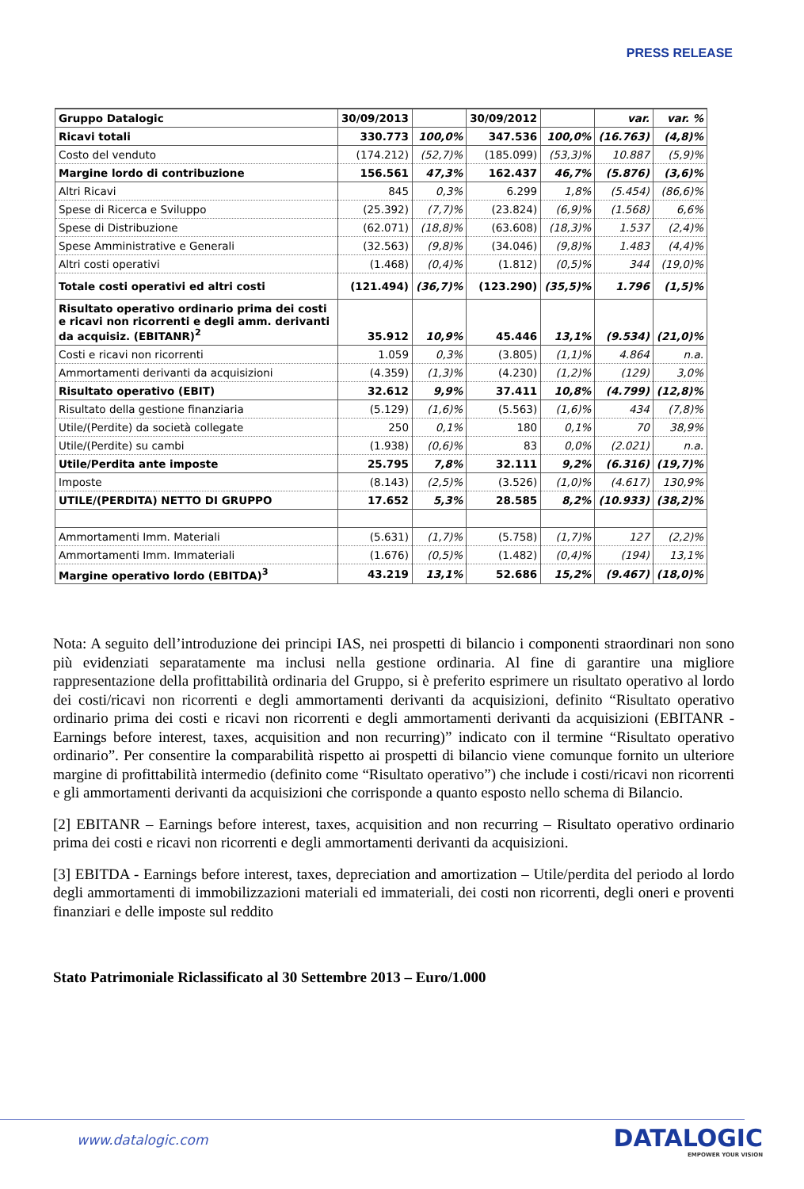PRESS RELEASE
| Gruppo Datalogic | 30/09/2013 | | 30/09/2012 | | var. | var. % |
| Ricavi totali | 330.773 | 100,0% | 347.536 | 100,0% | (16.763) | (4,8)% |
| Costo del venduto | (174.212) | (52,7)% | (185.099) | (53,3)% | 10.887 | (5,9)% |
| Margine lordo di contribuzione | 156.561 | 47,3% | 162.437 | 46,7% | (5.876) | (3,6)% |
| Altri Ricavi | 845 | 0,3% | 6.299 | 1,8% | (5.454) | (86,6)% |
| Spese di Ricerca e Sviluppo | (25.392) | (7,7)% | (23.824) | (6,9)% | (1.568) | 6,6% |
| Spese di Distribuzione | (62.071) | (18,8)% | (63.608) | (18,3)% | 1.537 | (2,4)% |
| Spese Amministrative e Generali | (32.563) | (9,8)% | (34.046) | (9,8)% | 1.483 | (4,4)% |
| Altri costi operativi | (1.468) | (0,4)% | (1.812) | (0,5)% | 344 | (19,0)% |
| Totale costi operativi ed altri costi | (121.494) | (36,7)% | (123.290) | (35,5)% | 1.796 | (1,5)% |
| Risultato operativo ordinario prima dei costi e ricavi non ricorrenti e degli amm. derivanti da acquisiz. (EBITANR)<sup>2</sup> | 35.912 | 10,9% | 45.446 | 13,1% | (9.534) | (21,0)% |
| Costi e ricavi non ricorrenti | 1.059 | 0,3% | (3.805) | (1,1)% | 4.864 | n.a. |
| Ammortamenti derivanti da acquisizioni | (4.359) | (1,3)% | (4.230) | (1,2)% | (129) | 3,0% |
| Risultato operativo (EBIT) | 32.612 | 9,9% | 37.411 | 10,8% | (4.799) | (12,8)% |
| Risultato della gestione finanziaria | (5.129) | (1,6)% | (5.563) | (1,6)% | 434 | (7,8)% |
| Utile/(Perdite) da società collegate | 250 | 0,1% | 180 | 0,1% | 70 | 38,9% |
| Utile/(Perdite) su cambi | (1.938) | (0,6)% | 83 | 0,0% | (2.021) | n.a. |
| Utile/Perdita ante imposte | 25.795 | 7,8% | 32.111 | 9,2% | (6.316) | (19,7)% |
| Imposte | (8.143) | (2,5)% | (3.526) | (1,0)% | (4.617) | 130,9% |
| UTILE/(PERDITA) NETTO DI GRUPPO | 17.652 | 5,3% | 28.585 | 8,2% | (10.933) | (38,2)% |
| Ammortamenti Imm. Materiali | (5.631) | (1,7)% | (5.758) | (1,7)% | 127 | (2,2)% |
| Ammortamenti Imm. Immateriali | (1.676) | (0,5)% | (1.482) | (0,4)% | (194) | 13,1% |
| Margine operativo lordo (EBITDA)<sup>3</sup> | 43.219 | 13,1% | 52.686 | 15,2% | (9.467) | (18,0)% |
Nota: A seguito dell’introduzione dei principi IAS, nei prospetti di bilancio i componenti straordinari non sono più evidenziati separatamente ma inclusi nella gestione ordinaria. Al fine di garantire una migliore rappresentazione della profittabilità ordinaria del Gruppo, si è preferito esprimere un risultato operativo al lordo dei costi/ricavi non ricorrenti e degli ammortamenti derivanti da acquisizioni, definito “Risultato operativo ordinario prima dei costi e ricavi non ricorrenti e degli ammortamenti derivanti da acquisizioni (EBITANR - Earnings before interest, taxes, acquisition and non recurring)” indicato con il termine “Risultato operativo ordinario”. Per consentire la comparabilità rispetto ai prospetti di bilancio viene comunque fornito un ulteriore margine di profittabilità intermedio (definito come “Risultato operativo”) che include i costi/ricavi non ricorrenti e gli ammortamenti derivanti da acquisizioni che corrisponde a quanto esposto nello schema di Bilancio.
[2] EBITANR – Earnings before interest, taxes, acquisition and non recurring – Risultato operativo ordinario prima dei costi e ricavi non ricorrenti e degli ammortamenti derivanti da acquisizioni.
[3] EBITDA - Earnings before interest, taxes, depreciation and amortization – Utile/perdita del periodo al lordo degli ammortamenti di immobilizzazioni materiali ed immateriali, dei costi non ricorrenti, degli oneri e proventi finanziari e delle imposte sul reddito
Stato Patrimoniale Riclassificato al 30 Settembre 2013 – Euro/1.000
www.datalogic.com DATALOGIC
EMPOWER YOUR VISION